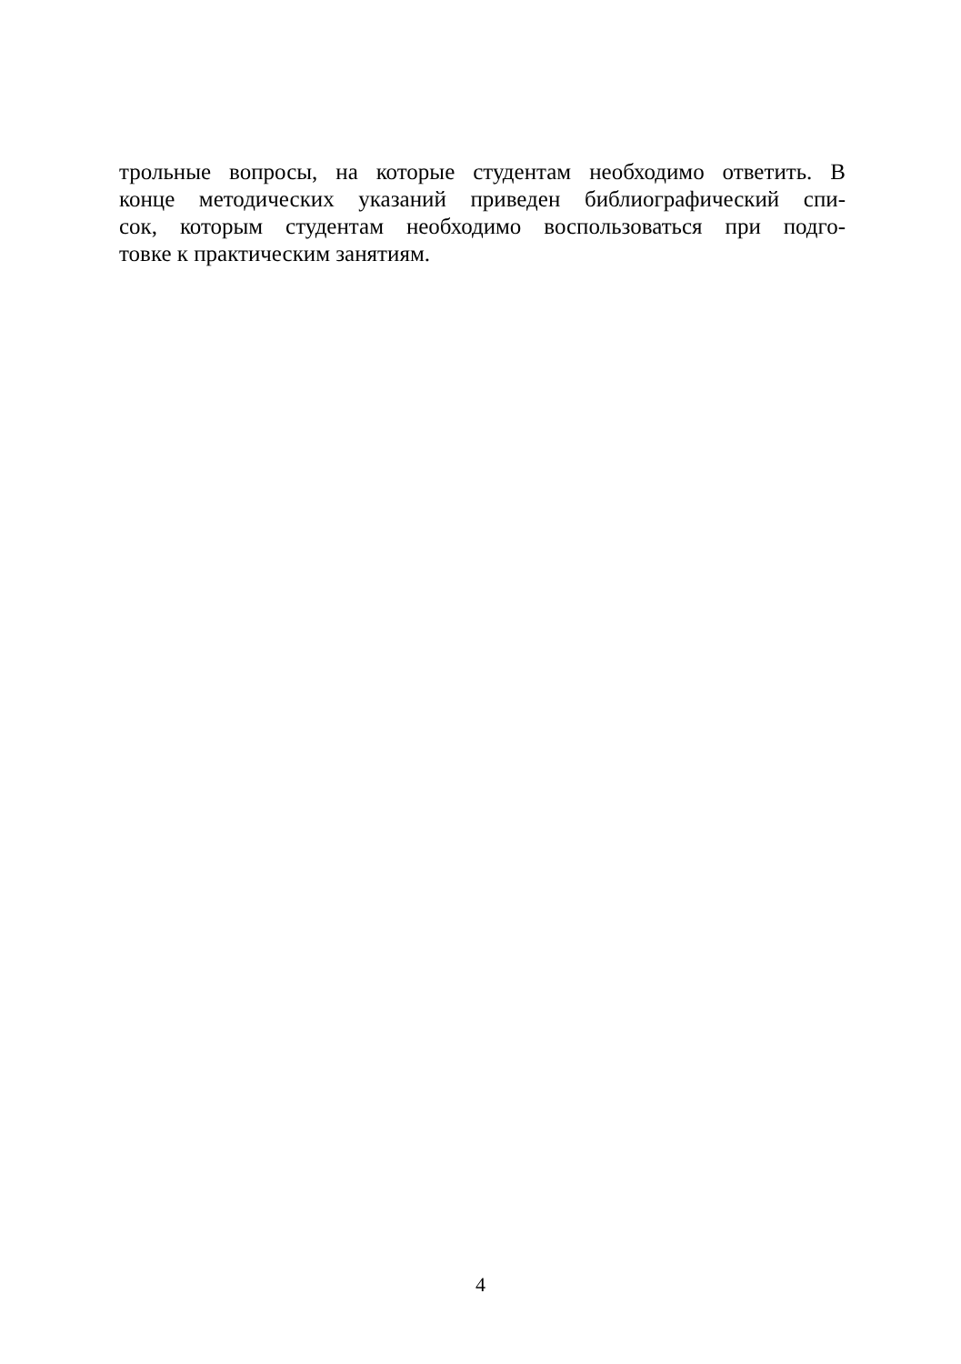трольные вопросы, на которые студентам необходимо ответить. В
конце методических указаний приведен библиографический спи-
сок, которым студентам необходимо воспользоваться при подго-
товке к практическим занятиям.
4